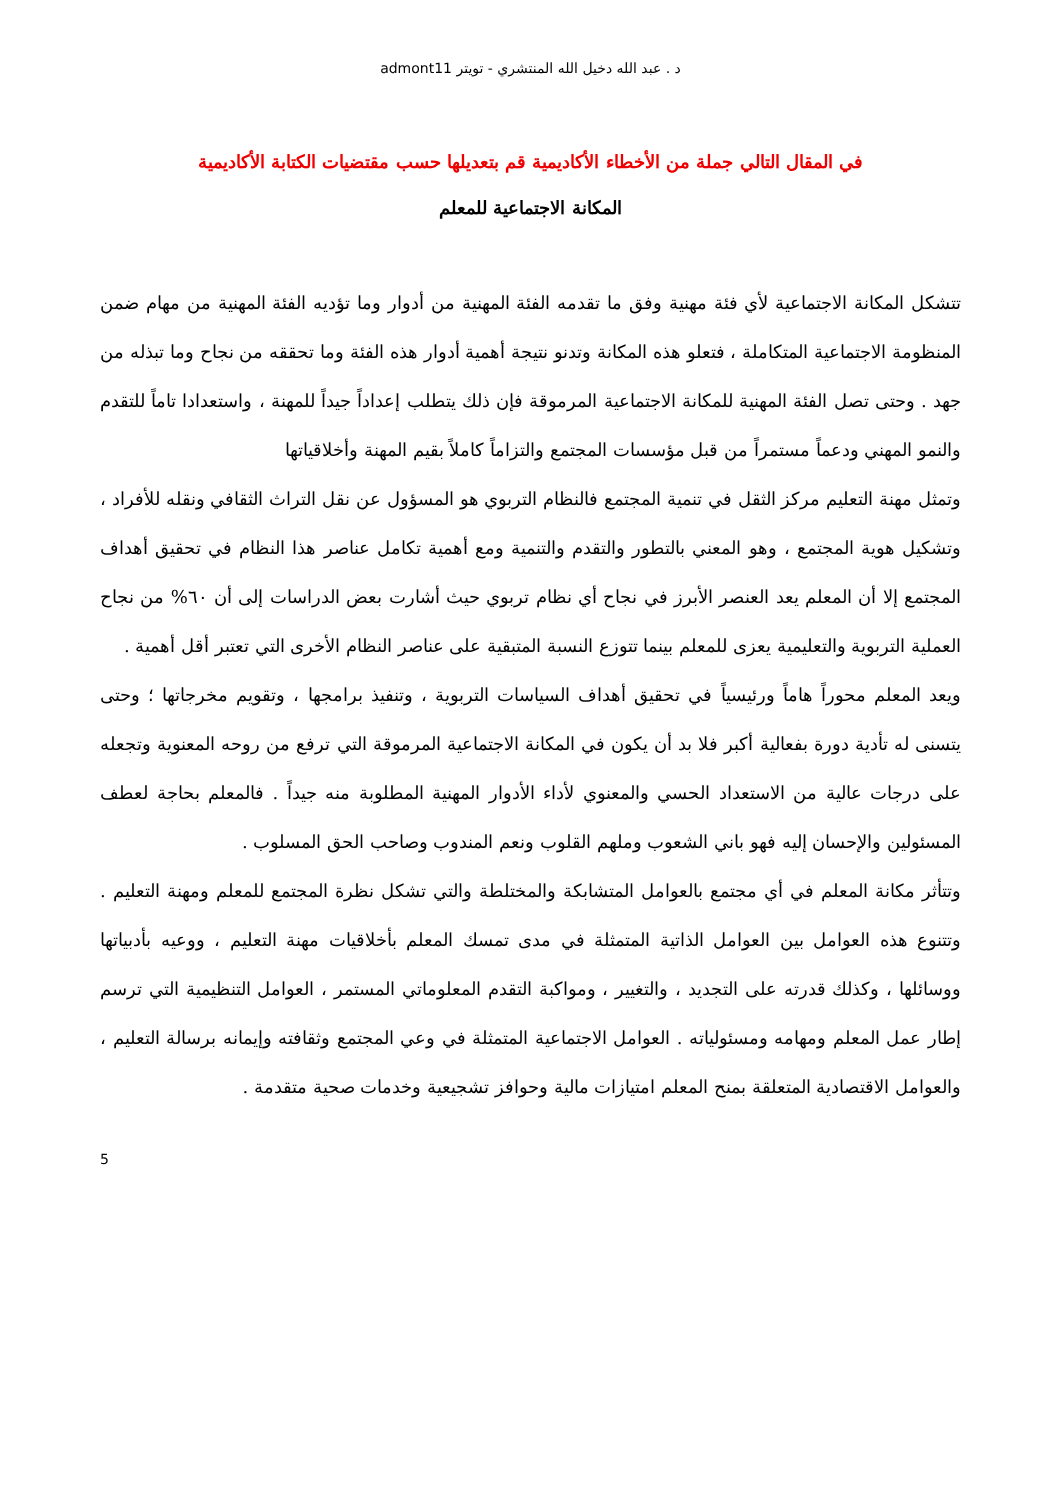د . عبد الله دخيل الله المنتشري - تويتر admont11
في المقال التالي جملة من الأخطاء الأكاديمية قم بتعديلها حسب مقتضيات الكتابة الأكاديمية
المكانة الاجتماعية للمعلم
تتشكل المكانة الاجتماعية لأي فئة مهنية وفق ما تقدمه الفئة المهنية من أدوار وما تؤديه الفئة المهنية من مهام ضمن المنظومة الاجتماعية المتكاملة ، فتعلو هذه المكانة وتدنو نتيجة أهمية أدوار هذه الفئة وما تحققه من نجاح وما تبذله من جهد . وحتى تصل الفئة المهنية للمكانة الاجتماعية المرموقة فإن ذلك يتطلب إعداداً جيداً للمهنة ، واستعدادا تاماً للتقدم والنمو المهني ودعماً مستمراً من قبل مؤسسات المجتمع والتزاماً كاملاً بقيم المهنة وأخلاقياتها
وتمثل مهنة التعليم مركز الثقل في تنمية المجتمع فالنظام التربوي هو المسؤول عن نقل التراث الثقافي ونقله للأفراد ، وتشكيل هوية المجتمع ، وهو المعني بالتطور والتقدم والتنمية ومع أهمية تكامل عناصر هذا النظام في تحقيق أهداف المجتمع إلا أن المعلم يعد العنصر الأبرز في نجاح أي نظام تربوي حيث أشارت بعض الدراسات إلى أن ٦٠% من نجاح العملية التربوية والتعليمية يعزى للمعلم بينما تتوزع النسبة المتبقية على عناصر النظام الأخرى التي تعتبر أقل أهمية .
ويعد المعلم محوراً هاماً ورئيسياً في تحقيق أهداف السياسات التربوية ، وتنفيذ برامجها ، وتقويم مخرجاتها ؛ وحتى يتسنى له تأدية دورة بفعالية أكبر فلا بد أن يكون في المكانة الاجتماعية المرموقة التي ترفع من روحه المعنوية وتجعله على درجات عالية من الاستعداد الحسي والمعنوي لأداء الأدوار المهنية المطلوبة منه جيداً . فالمعلم بحاجة لعطف المسئولين والإحسان إليه فهو باني الشعوب وملهم القلوب ونعم المندوب وصاحب الحق المسلوب .
وتتأثر مكانة المعلم في أي مجتمع بالعوامل المتشابكة والمختلطة والتي تشكل نظرة المجتمع للمعلم ومهنة التعليم . وتتنوع هذه العوامل بين العوامل الذاتية المتمثلة في مدى تمسك المعلم بأخلاقيات مهنة التعليم ، ووعيه بأدبياتها ووسائلها ، وكذلك قدرته على التجديد ، والتغيير ، ومواكبة التقدم المعلوماتي المستمر ، العوامل التنظيمية التي ترسم إطار عمل المعلم ومهامه ومسئولياته . العوامل الاجتماعية المتمثلة في وعي المجتمع وثقافته وإيمانه برسالة التعليم ، والعوامل الاقتصادية المتعلقة بمنح المعلم امتيازات مالية وحوافز تشجيعية وخدمات صحية متقدمة .
5